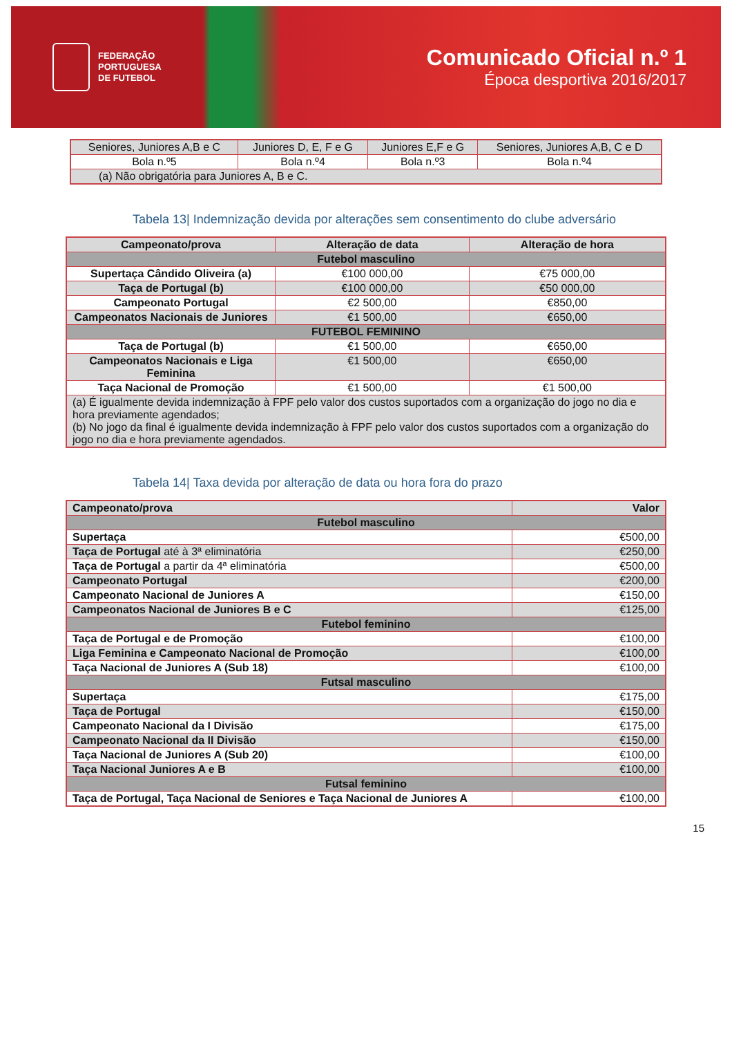FEDERAÇÃO
PORTUGUESA
DE FUTEBOL
Comunicado Oficial n.º 1
Época desportiva 2016/2017
| Seniores, Juniores A,B e C | Juniores D, E, F e G | Juniores E,F e G | Seniores, Juniores A,B, C e D |
| Bola n.º5 | Bola n.º4 | Bola n.º3 | Bola n.º4 |
| (a) Não obrigatória para Juniores A, B e C. | | | |
Tabela 13| Indemnização devida por alterações sem consentimento do clube adversário
| Campeonato/prova | Alteração de data | Alteração de hora |
| --- | --- | --- |
| Futebol masculino | | |
| Supertaça Cândido Oliveira (a) | €100 000,00 | €75 000,00 |
| Taça de Portugal (b) | €100 000,00 | €50 000,00 |
| Campeonato Portugal | €2 500,00 | €850,00 |
| Campeonatos Nacionais de Juniores | €1 500,00 | €650,00 |
| FUTEBOL FEMININO | | |
| Taça de Portugal (b) | €1 500,00 | €650,00 |
| Campeonatos Nacionais e Liga Feminina | €1 500,00 | €650,00 |
| Taça Nacional de Promoção | €1 500,00 | €1 500,00 |
| (a) É igualmente devida indemnização à FPF pelo valor dos custos suportados com a organização do jogo no dia e hora previamente agendados; (b) No jogo da final é igualmente devida indemnização à FPF pelo valor dos custos suportados com a organização do jogo no dia e hora previamente agendados. | | |
Tabela 14| Taxa devida por alteração de data ou hora fora do prazo
| Campeonato/prova | Valor |
| --- | --- |
| Futebol masculino | |
| Supertaça | €500,00 |
| Taça de Portugal até à 3ª eliminatória | €250,00 |
| Taça de Portugal a partir da 4ª eliminatória | €500,00 |
| Campeonato Portugal | €200,00 |
| Campeonato Nacional de Juniores A | €150,00 |
| Campeonatos Nacional de Juniores B e C | €125,00 |
| Futebol feminino | |
| Taça de Portugal e de Promoção | €100,00 |
| Liga Feminina e Campeonato Nacional de Promoção | €100,00 |
| Taça Nacional de Juniores A (Sub 18) | €100,00 |
| Futsal masculino | |
| Supertaça | €175,00 |
| Taça de Portugal | €150,00 |
| Campeonato Nacional da I Divisão | €175,00 |
| Campeonato Nacional da II Divisão | €150,00 |
| Taça Nacional de Juniores A (Sub 20) | €100,00 |
| Taça Nacional Juniores A e B | €100,00 |
| Futsal feminino | |
| Taça de Portugal, Taça Nacional de Seniores e Taça Nacional de Juniores A | €100,00 |
15